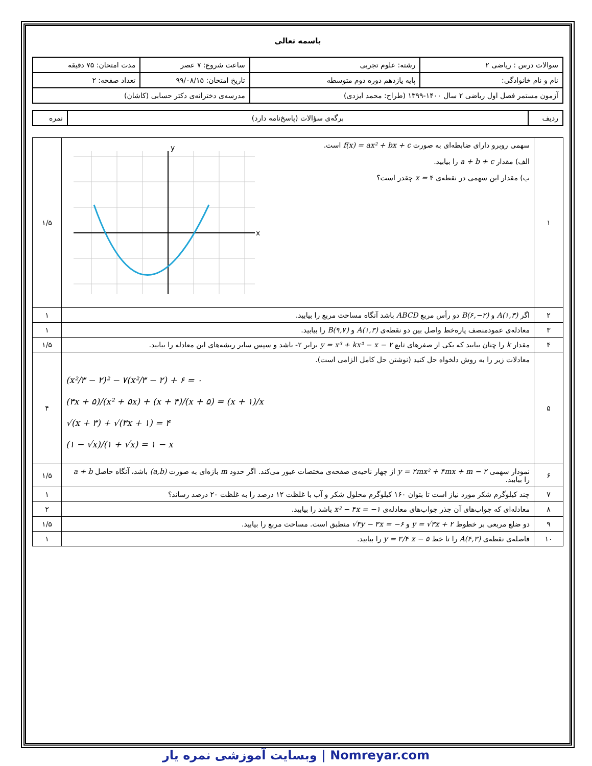باسمه تعالی
| سوالات درس : ریاضی ۲ | رشته: علوم تجربی | ساعت شروع: ۷ عصر | مدت امتحان: ۷۵ دقیقه |
| نام و نام خانوادگی: | پایه یازدهم دوره دوم متوسطه | تاریخ امتحان: ۹۹/۰۸/۱۵ | تعداد صفحه: ۲ |
| آزمون مستمر فصل اول ریاضی ۲ سال ۱۴۰۰-۱۳۹۹ (طراح: محمد ایزدی) | | مدرسه‌ی دخترانه‌ی دکتر حسابی (کاشان) | |
| ردیف | برگه‌ی سؤالات (پاسخ‌نامه دارد) | نمره |
| ۱ | سهمی روبرو دارای ضابطه‌ای به صورت f(x) = ax² + bx + c است. الف) مقدار a + b + c را بیابید. ب) مقدار این سهمی در نقطه‌ی ۴ x = چقدر است؟ x y | ۱/۵ |
| ۲ | اگر A(۱,۳) و B(۶,−۲) دو رأس مربع ABCD باشد آنگاه مساحت مربع را بیابید. | ۱ |
| ۳ | معادله‌ی عمودمنصف پاره‌خط واصل بین دو نقطه‌ی A(۱,۳) و B(۹,۷) را بیابید. | ۱ |
| ۴ | مقدار k را چنان بیابید که یکی از صفرهای تابع y = x³ + kx² − x − ۲ برابر ۲- باشد و سپس سایر ریشه‌های این معادله را بیابید. | ۱/۵ |
| ۵ | معادلات زیر را به روش دلخواه حل کنید (نوشتن حل کامل الزامی است). (x²/۳ − ۲)² − ۷(x²/۳ − ۲) + ۶ = ۰ (۳x + ۵)/(x² + ۵x) + (x + ۴)/(x + ۵) = (x + ۱)/x √(x + ۳) + √(۳x + ۱) = ۴ (۱ − √x)/(۱ + √x) = ۱ − x | ۴ |
| ۶ | نمودار سهمی y = ۲mx² + ۴mx + m − ۲ از چهار ناحیه‌ی صفحه‌ی مختصات عبور می‌کند. اگر حدود m بازه‌ای به صورت (a,b) باشد، آنگاه حاصل a + b را بیابید. | ۱/۵ |
| ۷ | چند کیلوگرم شکر مورد نیاز است تا بتوان ۱۶۰ کیلوگرم محلول شکر و آب با غلظت ۱۲ درصد را به غلظت ۲۰ درصد رساند؟ | ۱ |
| ۸ | معادله‌ای که جواب‌های آن جذر جواب‌های معادله‌ی x² − ۴x = −۱ باشد را بیابید. | ۲ |
| ۹ | دو ضلع مربعی بر خطوط y = √۳x + ۲ و √۳y − ۳x = −۶ منطبق است. مساحت مربع را بیابید. | ۱/۵ |
| ۱۰ | فاصله‌ی نقطه‌ی A(۴,۳) را تا خط y = ۳/۴ x − ۵ را بیابید. | ۱ |
Nomreyar.com | وبسایت آموزشی نمره یار